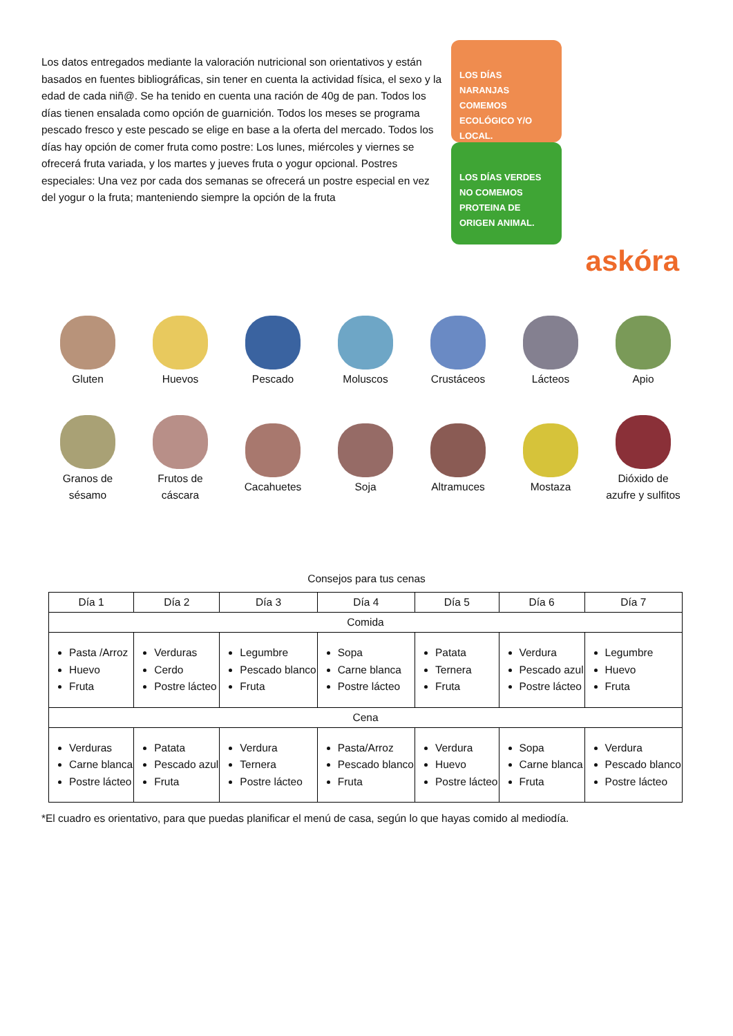Los datos entregados mediante la valoración nutricional son orientativos y están basados en fuentes bibliográficas, sin tener en cuenta la actividad física, el sexo y la edad de cada niñ@. Se ha tenido en cuenta una ración de 40g de pan. Todos los días tienen ensalada como opción de guarnición. Todos los meses se programa pescado fresco y este pescado se elige en base a la oferta del mercado. Todos los días hay opción de comer fruta como postre: Los lunes, miércoles y viernes se ofrecerá fruta variada, y los martes y jueves fruta o yogur opcional. Postres especiales: Una vez por cada dos semanas se ofrecerá un postre especial en vez del yogur o la fruta; manteniendo siempre la opción de la fruta
LOS DÍAS NARANJAS COMEMOS ECOLÓGICO Y/O LOCAL.
LOS DÍAS VERDES NO COMEMOS PROTEINA DE ORIGEN ANIMAL.
askóra
Gluten
Huevos
Pescado
Moluscos
Crustáceos
Lácteos
Apio
Granos de
sésamo
Frutos de
cáscara
Cacahuetes
Soja
Altramuces
Mostaza
Dióxido de
azufre y sulfitos
Consejos para tus cenas
| Día 1 | Día 2 | Día 3 | Día 4 | Día 5 | Día 6 | Día 7 |
| --- | --- | --- | --- | --- | --- | --- |
| Comida | | | | | | |
| Pasta /Arroz Huevo Fruta | Verduras Cerdo Postre lácteo | Legumbre Pescado blanco Fruta | Sopa Carne blanca Postre lácteo | Patata Ternera Fruta | Verdura Pescado azul Postre lácteo | Legumbre Huevo Fruta |
| Cena | | | | | | |
| Verduras Carne blanca Postre lácteo | Patata Pescado azul Fruta | Verdura Ternera Postre lácteo | Pasta/Arroz Pescado blanco Fruta | Verdura Huevo Postre lácteo | Sopa Carne blanca Fruta | Verdura Pescado blanco Postre lácteo |
*El cuadro es orientativo, para que puedas planificar el menú de casa, según lo que hayas comido al mediodía.